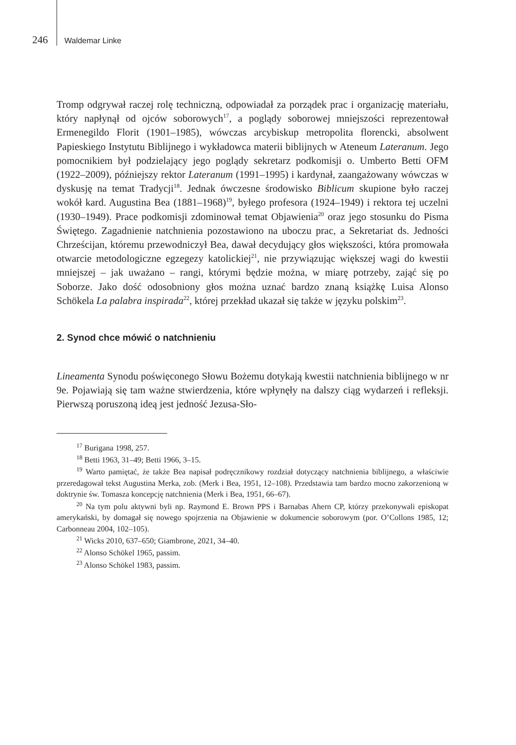246 Waldemar Linke
Tromp odgrywał raczej rolę techniczną, odpowiadał za porządek prac i organizację materiału, który napłynął od ojców soborowych<sup>17</sup>, a poglądy soborowej mniejszości reprezentował Ermenegildo Florit (1901–1985), wówczas arcybiskup metropolita florencki, absolwent Papieskiego Instytutu Biblijnego i wykładowca materii biblijnych w Ateneum Lateranum. Jego pomocnikiem był podzielający jego poglądy sekretarz podkomisji o. Umberto Betti OFM (1922–2009), późniejszy rektor Lateranum (1991–1995) i kardynał, zaangażowany wówczas w dyskusję na temat Tradycji<sup>18</sup>. Jednak ówczesne środowisko Biblicum skupione było raczej wokół kard. Augustina Bea (1881–1968)<sup>19</sup>, byłego profesora (1924–1949) i rektora tej uczelni (1930–1949). Prace podkomisji zdominował temat Objawienia<sup>20</sup> oraz jego stosunku do Pisma Świętego. Zagadnienie natchnienia pozostawiono na uboczu prac, a Sekretariat ds. Jedności Chrześcijan, któremu przewodniczył Bea, dawał decydujący głos większości, która promowała otwarcie metodologiczne egzegezy katolickiej<sup>21</sup>, nie przywiązując większej wagi do kwestii mniejszej – jak uważano – rangi, którymi będzie można, w miarę potrzeby, zająć się po Soborze. Jako dość odosobniony głos można uznać bardzo znaną książkę Luisa Alonso Schökela La palabra inspirada<sup>22</sup>, której przekład ukazał się także w języku polskim<sup>23</sup>.
2. Synod chce mówić o natchnieniu
Lineamenta Synodu poświęconego Słowu Bożemu dotykają kwestii natchnienia biblijnego w nr 9e. Pojawiają się tam ważne stwierdzenia, które wpłynęły na dalszy ciąg wydarzeń i refleksji. Pierwszą poruszoną ideą jest jedność Jezusa-Sło-
<sup>17</sup> Burigana 1998, 257.
<sup>18</sup> Betti 1963, 31–49; Betti 1966, 3–15.
<sup>19</sup> Warto pamiętać, że także Bea napisał podręcznikowy rozdział dotyczący natchnienia biblijnego, a właściwie przeredagował tekst Augustina Merka, zob. (Merk i Bea, 1951, 12–108). Przedstawia tam bardzo mocno zakorzenioną w doktrynie św. Tomasza koncepcję natchnienia (Merk i Bea, 1951, 66–67).
<sup>20</sup> Na tym polu aktywni byli np. Raymond E. Brown PPS i Barnabas Ahern CP, którzy przekonywali episkopat amerykański, by domagał się nowego spojrzenia na Objawienie w dokumencie soborowym (por. O’Collons 1985, 12; Carbonneau 2004, 102–105).
<sup>21</sup> Wicks 2010, 637–650; Giambrone, 2021, 34–40.
<sup>22</sup> Alonso Schökel 1965, passim.
<sup>23</sup> Alonso Schökel 1983, passim.